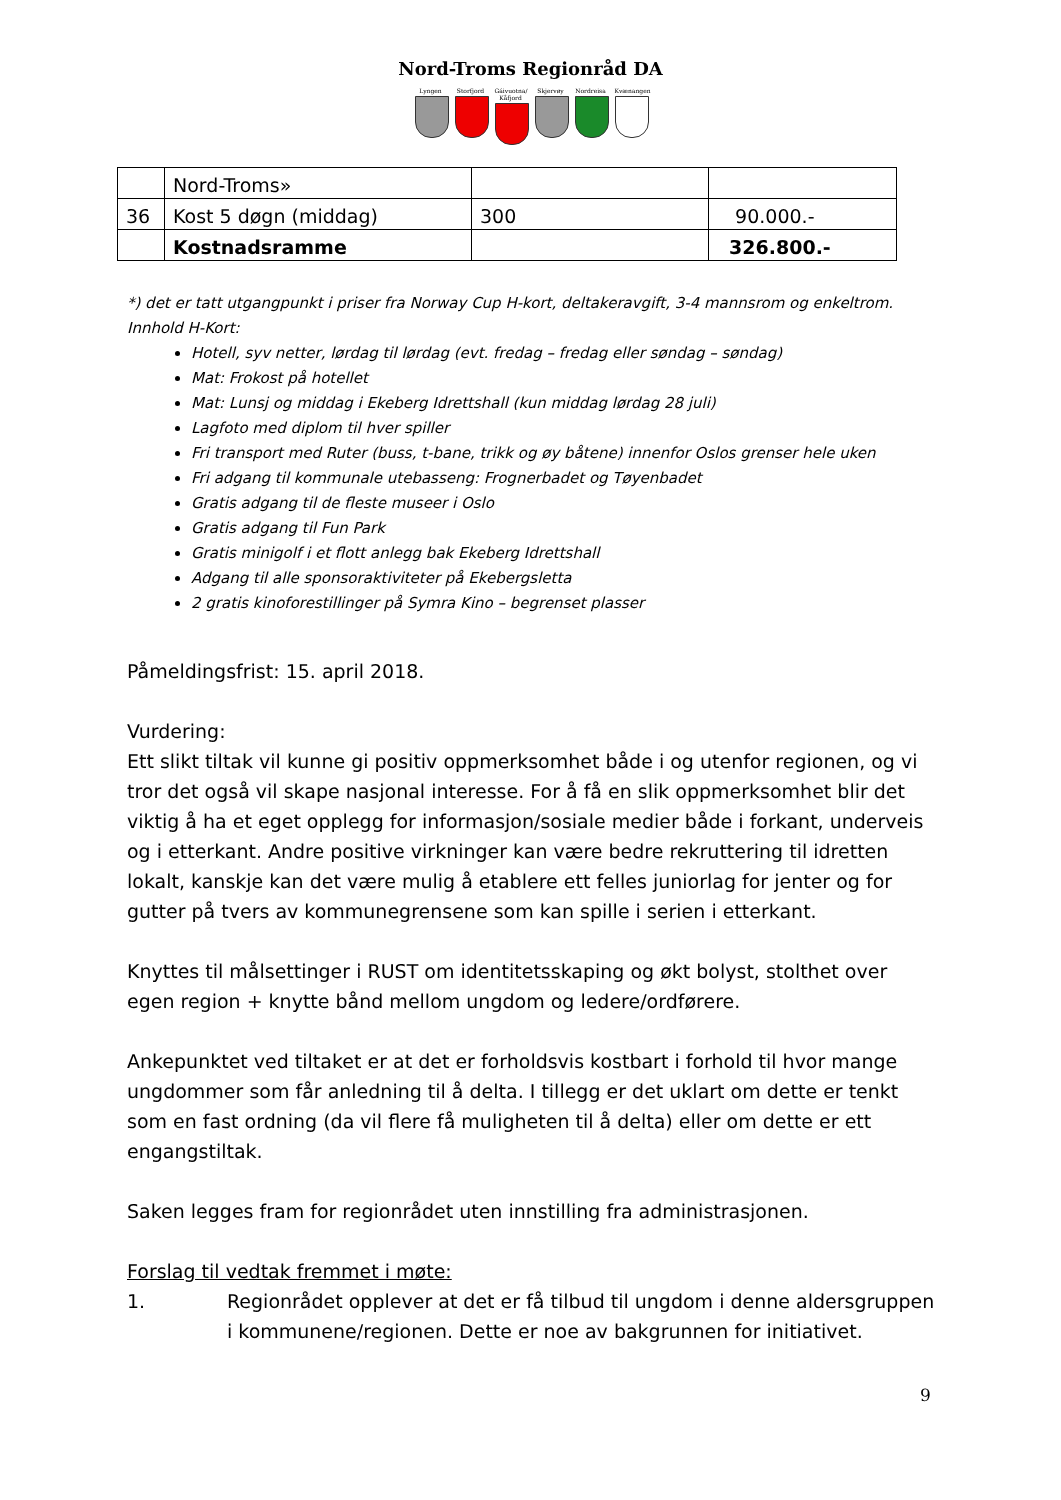Nord-Troms Regionråd DA
Lyngen Storfjord
Gáivuotna/ Kåfjord
Skjervøy Nordreisa
Kvænangen
| | Nord-Troms» | | |
| 36 | Kost 5 døgn (middag) | 300 | 90.000.- |
| | Kostnadsramme | | 326.800.- |
*) det er tatt utgangpunkt i priser fra Norway Cup H-kort, deltakeravgift, 3-4 mannsrom og enkeltrom.
Innhold H-Kort:
Hotell, syv netter, lørdag til lørdag (evt. fredag – fredag eller søndag – søndag)
Mat: Frokost på hotellet
Mat: Lunsj og middag i Ekeberg Idrettshall (kun middag lørdag 28 juli)
Lagfoto med diplom til hver spiller
Fri transport med Ruter (buss, t-bane, trikk og øy båtene) innenfor Oslos grenser hele uken
Fri adgang til kommunale utebasseng: Frognerbadet og Tøyenbadet
Gratis adgang til de fleste museer i Oslo
Gratis adgang til Fun Park
Gratis minigolf i et flott anlegg bak Ekeberg Idrettshall
Adgang til alle sponsoraktiviteter på Ekebergsletta
2 gratis kinoforestillinger på Symra Kino – begrenset plasser
Påmeldingsfrist: 15. april 2018.
Vurdering:
Ett slikt tiltak vil kunne gi positiv oppmerksomhet både i og utenfor regionen, og vi tror det også vil skape nasjonal interesse. For å få en slik oppmerksomhet blir det viktig å ha et eget opplegg for informasjon/sosiale medier både i forkant, underveis og i etterkant. Andre positive virkninger kan være bedre rekruttering til idretten lokalt, kanskje kan det være mulig å etablere ett felles juniorlag for jenter og for gutter på tvers av kommunegrensene som kan spille i serien i etterkant.
Knyttes til målsettinger i RUST om identitetsskaping og økt bolyst, stolthet over egen region + knytte bånd mellom ungdom og ledere/ordførere.
Ankepunktet ved tiltaket er at det er forholdsvis kostbart i forhold til hvor mange ungdommer som får anledning til å delta. I tillegg er det uklart om dette er tenkt som en fast ordning (da vil flere få muligheten til å delta) eller om dette er ett engangstiltak.
Saken legges fram for regionrådet uten innstilling fra administrasjonen.
Forslag til vedtak fremmet i møte:
1. Regionrådet opplever at det er få tilbud til ungdom i denne aldersgruppen i kommunene/regionen. Dette er noe av bakgrunnen for initiativet.
9